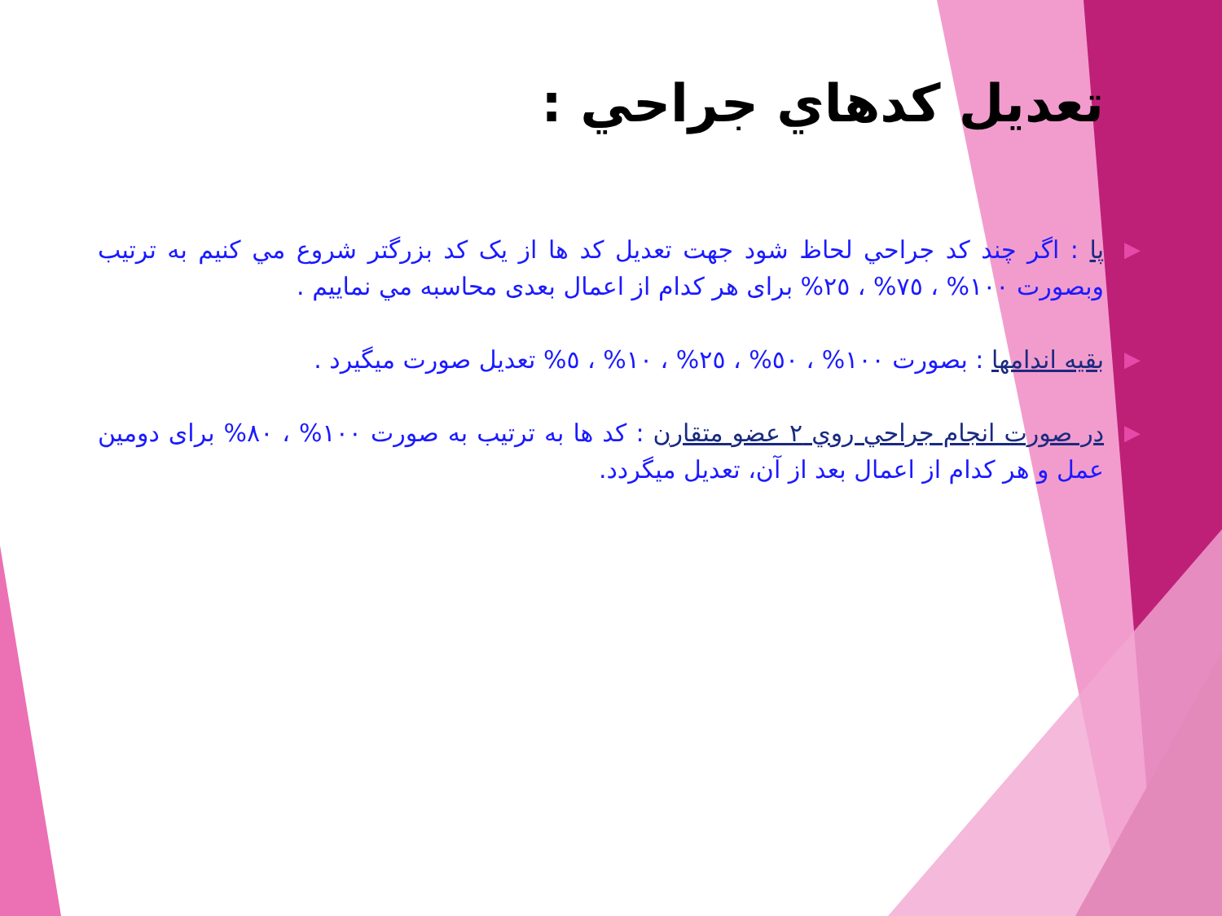تعديل كدهاي جراحي :
▶ پا : اگر چند كد جراحي لحاظ شود جهت تعديل كد ها از يک كد بزرگتر شروع مي كنيم به ترتيب وبصورت ١٠٠% ، ٧٥% ، ٢٥% برای هر کدام از اعمال بعدی محاسبه مي نماييم .
▶ بقيه اندامها : بصورت ١٠٠% ، ٥٠% ، ٢٥% ، ١٠% ، ٥% تعديل صورت ميگيرد .
▶ در صورت انجام جراحي روي ٢ عضو متقارن : كد ها به ترتيب به صورت ١٠٠% ، ٨٠% برای دومين عمل و هر کدام از اعمال بعد از آن، تعديل ميگردد.